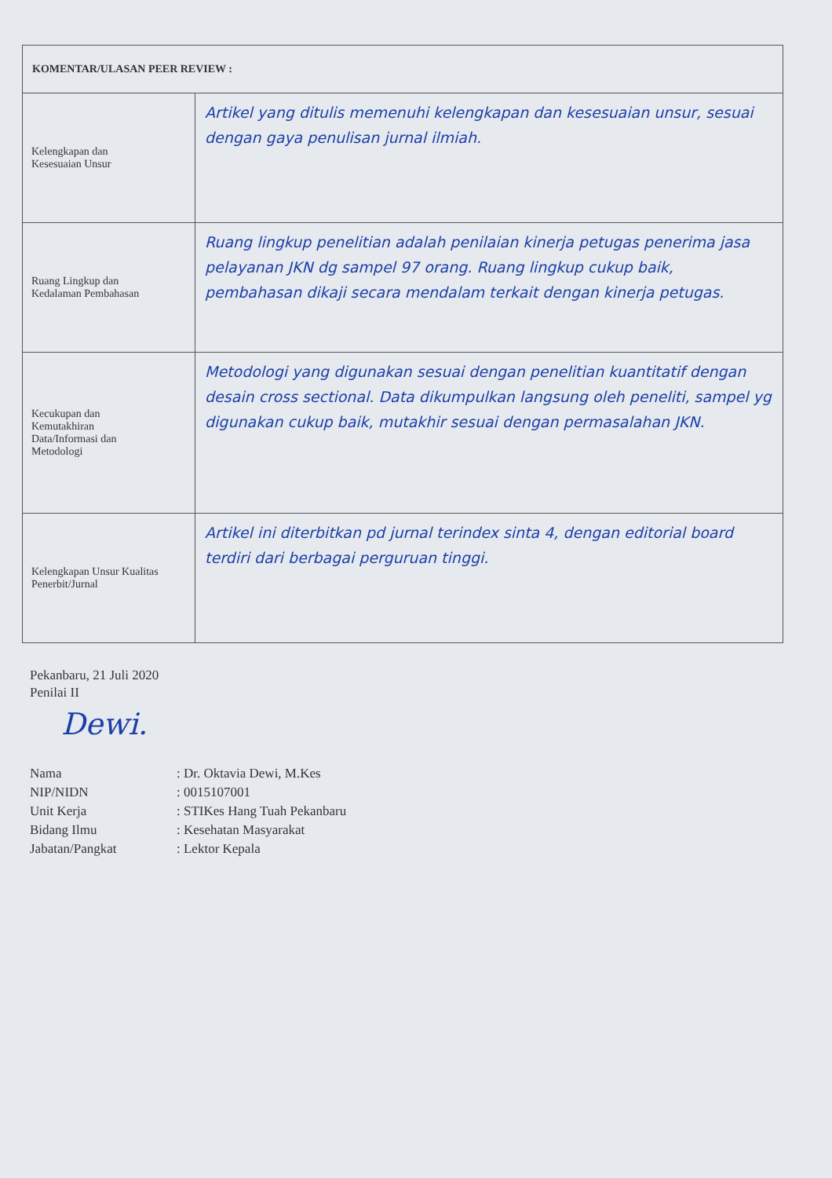| KOMENTAR/ULASAN PEER REVIEW : | |
| Kelengkapan dan Kesesuaian Unsur | Artikel yang ditulis memenuhi kelengkapan dan kesesuaian unsur, sesuai dengan gaya penulisan jurnal ilmiah. |
| Ruang Lingkup dan Kedalaman Pembahasan | Ruang lingkup penelitian adalah penilaian kinerja petugas penerima jasa pelayanan JKN dg sampel 97 orang. Ruang lingkup cukup baik, pembahasan dikaji secara mendalam terkait dengan kinerja petugas. |
| Kecukupan dan Kemutakhiran Data/Informasi dan Metodologi | Metodologi yang digunakan sesuai dengan penelitian kuantitatif dengan desain cross sectional. Data dikumpulkan langsung oleh peneliti, sampel yg digunakan cukup baik, mutakhir sesuai dengan permasalahan JKN. |
| Kelengkapan Unsur Kualitas Penerbit/Jurnal | Artikel ini diterbitkan pd jurnal terindex sinta 4, dengan editorial board terdiri dari berbagai perguruan tinggi. |
Pekanbaru, 21 Juli 2020
Penilai II
Dewi.
Nama
: Dr. Oktavia Dewi, M.Kes
NIP/NIDN
: 0015107001
Unit Kerja
: STIKes Hang Tuah Pekanbaru
Bidang Ilmu
: Kesehatan Masyarakat
Jabatan/Pangkat
: Lektor Kepala